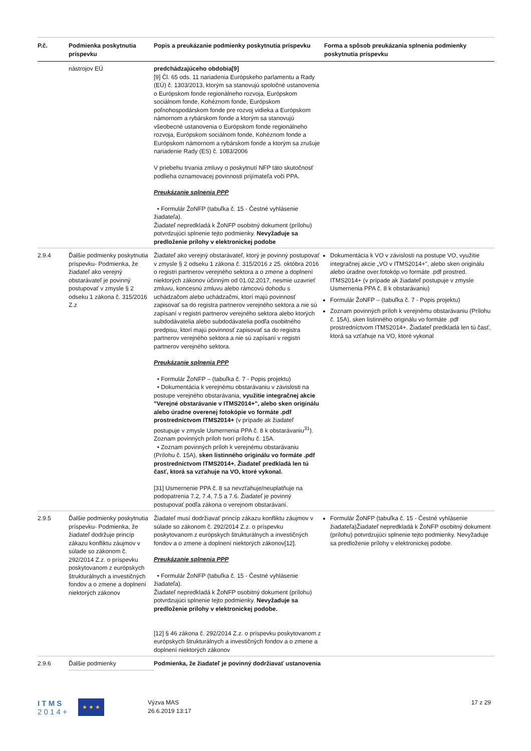| P.č. | Podmienka poskytnutia príspevku | Popis a preukázanie podmienky poskytnutia príspevku | Forma a spôsob preukázania splnenia podmienky poskytnutia príspevku |
| --- | --- | --- | --- |
| | nástrojov EÚ | predchádzajúceho obdobia[9] [9] Čl. 65 ods. 11 nariadenia Európskeho parlamentu a Rady (EÚ) č. 1303/2013, ktorým sa stanovujú spoločné ustanovenia o Európskom fonde regionálneho rozvoja, Európskom sociálnom fonde, Kohéznom fonde, Európskom poľnohospodárskom fonde pre rozvoj vidieka a Európskom námornom a rybárskom fonde a ktorým sa stanovujú všeobecné ustanovenia o Európskom fonde regionálneho rozvoja, Európskom sociálnom fonde, Kohéznom fonde a Európskom námornom a rybárskom fonde a ktorým sa zrušuje nariadenie Rady (ES) č. 1083/2006 V priebehu trvania zmluvy o poskytnutí NFP táto skutočnosť podlieha oznamovacej povinnosti prijímateľa voči PPA. Preukázanie splnenia PPP • Formulár ŽoNFP (tabuľka č. 15 - Čestné vyhlásenie žiadateľa). Žiadateľ nepredkladá k ŽoNFP osobitný dokument (prílohu) potvrdzujúci splnenie tejto podmienky. Nevyžaduje sa predloženie prílohy v elektronickej podobe | |
| 2.9.4 | Ďalšie podmienky poskytnutia príspevku- Podmienka, že žiadateľ ako verejný obstarávateľ je povinný postupovať v zmysle § 2 odseku 1 zákona č. 315/2016 Z.z | Žiadateľ ako verejný obstarávateľ, ktorý je povinný postupovať v zmysle § 2 odseku 1 zákona č. 315/2016 z 25. októbra 2016 o registri partnerov verejného sektora a o zmene a doplnení niektorých zákonov účinným od 01.02.2017, nesmie uzavrieť zmluvu, koncesnú zmluvu alebo rámcovú dohodu s uchádzačom alebo uchádzačmi, ktorí majú povinnosť zapisovať sa do registra partnerov verejného sektora a nie sú zapísaní v registri partnerov verejného sektora alebo ktorých subdodávatelia alebo subdodávatelia podľa osobitného predpisu, ktorí majú povinnosť zapisovať sa do registra partnerov verejného sektora a nie sú zapísaní v registri partnerov verejného sektora. Preukázanie splnenia PPP • Formulár ŽoNFP – (tabuľka č. 7 - Popis projektu) • Dokumentácia k verejnému obstarávaniu v závislosti na postupe verejného obstarávania, využitie integračnej akcie "Verejné obstarávanie v ITMS2014+", alebo sken originálu alebo úradne overenej fotokópie vo formáte .pdf prostredníctvom ITMS2014+ (v prípade ak žiadateľ postupuje v zmysle Usmernenia PPA č. 8 k obstarávaniu<sup>31</sup>). Zoznam povinných príloh tvorí prílohu č. 15A. • Zoznam povinných príloh k verejnému obstarávaniu (Prílohu č. 15A), sken listinného originálu vo formáte .pdf prostredníctvom ITMS2014+. Žiadateľ predkladá len tú časť, ktorá sa vzťahuje na VO, ktoré vykonal. [31] Usmernenie PPA č. 8 sa nevzťahuje/neuplatňuje na podopatrenia 7.2, 7.4, 7.5 a 7.6. Žiadateľ je povinný postupovať podľa zákona o verejnom obstarávaní. | Dokumentácia k VO v závislosti na postupe VO, využitie integračnej akcie „VO v ITMS2014+", alebo sken originálu alebo úradne over.fotokóp.vo formáte .pdf prostred. ITMS2014+ (v prípade ak žiadateľ postupuje v zmysle Usmernenia PPA č. 8 k obstarávaniu) Formulár ŽoNFP – (tabuľka č. 7 - Popis projektu) Zoznam povinných príloh k verejnému obstarávaniu (Prílohu č. 15A), sken listinného originálu vo formáte .pdf prostredníctvom ITMS2014+. Žiadateľ predkladá len tú časť, ktorá sa vzťahuje na VO, ktoré vykonal |
| 2.9.5 | Ďalšie podmienky poskytnutia príspevku- Podmienka, že žiadateľ dodržuje princíp zákazu konfliktu záujmov v súlade so zákonom č. 292/2014 Z.z. o príspevku poskytovanom z európskych štrukturálnych a investičných fondov a o zmene a doplnení niektorých zákonov | Žiadateľ musí dodržiavať princíp zákazu konfliktu záujmov v súlade so zákonom č. 292/2014 Z.z. o príspevku poskytovanom z európskych štrukturálnych a investičných fondov a o zmene a doplnení niektorých zákonov[12]. Preukázanie splnenia PPP • Formulár ŽoNFP (tabuľka č. 15 - Čestné vyhlásenie žiadateľa). Žiadateľ nepredkladá k ŽoNFP osobitný dokument (prílohu) potvrdzujúci splnenie tejto podmienky. Nevyžaduje sa predloženie prílohy v elektronickej podobe. [12] § 46 zákona č. 292/2014 Z.z. o príspevku poskytovanom z európskych štrukturálnych a investičných fondov a o zmene a doplnení niektorých zákonov | Formulár ŽoNFP (tabuľka č. 15 - Čestné vyhlásenie žiadateľa)Žiadateľ nepredkladá k ŽoNFP osobitný dokument (prílohu) potvrdzujúci splnenie tejto podmienky. Nevyžaduje sa predloženie prílohy v elektronickej podobe. |
| 2.9.6 | Ďalšie podmienky | Podmienka, že žiadateľ je povinný dodržiavať ustanovenia | |
I T M S
2 0 1 4 +
★ ★ ★
Výzva MAS
26.6.2019 13:17
17 z 29